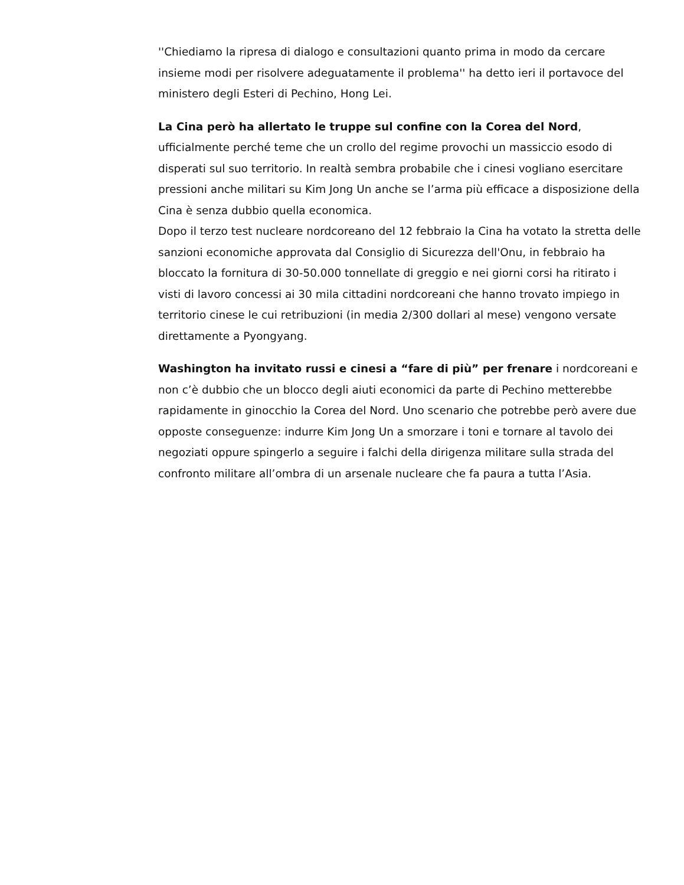''Chiediamo la ripresa di dialogo e consultazioni quanto prima in modo da cercare insieme modi per risolvere adeguatamente il problema'' ha detto ieri il portavoce del ministero degli Esteri di Pechino, Hong Lei.
La Cina però ha allertato le truppe sul confine con la Corea del Nord, ufficialmente perché teme che un crollo del regime provochi un massiccio esodo di disperati sul suo territorio. In realtà sembra probabile che i cinesi vogliano esercitare pressioni anche militari su Kim Jong Un anche se l’arma più efficace a disposizione della Cina è senza dubbio quella economica.
Dopo il terzo test nucleare nordcoreano del 12 febbraio la Cina ha votato la stretta delle sanzioni economiche approvata dal Consiglio di Sicurezza dell'Onu, in febbraio ha bloccato la fornitura di 30-50.000 tonnellate di greggio e nei giorni corsi ha ritirato i visti di lavoro concessi ai 30 mila cittadini nordcoreani che hanno trovato impiego in territorio cinese le cui retribuzioni (in media 2/300 dollari al mese) vengono versate direttamente a Pyongyang.
Washington ha invitato russi e cinesi a “fare di più” per frenare i nordcoreani e non c’è dubbio che un blocco degli aiuti economici da parte di Pechino metterebbe rapidamente in ginocchio la Corea del Nord. Uno scenario che potrebbe però avere due opposte conseguenze: indurre Kim Jong Un a smorzare i toni e tornare al tavolo dei negoziati oppure spingerlo a seguire i falchi della dirigenza militare sulla strada del confronto militare all’ombra di un arsenale nucleare che fa paura a tutta l’Asia.